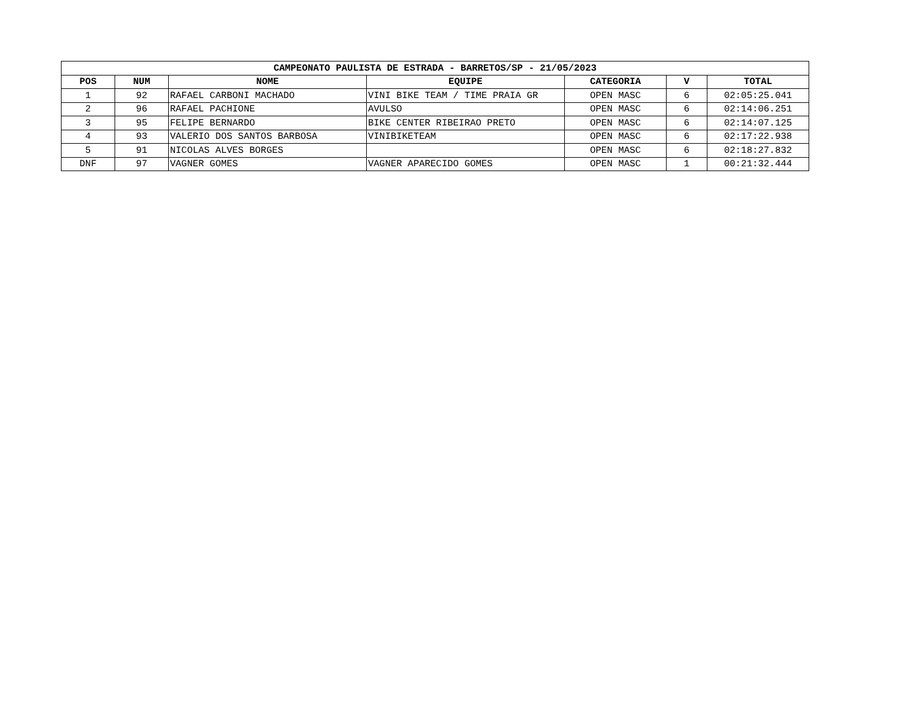| CAMPEONATO PAULISTA DE ESTRADA - BARRETOS/SP - 21/05/2023 | | | | | | |
| --- | --- | --- | --- | --- | --- | --- |
| POS | NUM | NOME | EQUIPE | CATEGORIA | V | TOTAL |
| 1 | 92 | RAFAEL CARBONI MACHADO | VINI BIKE TEAM / TIME PRAIA GR | OPEN MASC | 6 | 02:05:25.041 |
| 2 | 96 | RAFAEL PACHIONE | AVULSO | OPEN MASC | 6 | 02:14:06.251 |
| 3 | 95 | FELIPE BERNARDO | BIKE CENTER RIBEIRAO PRETO | OPEN MASC | 6 | 02:14:07.125 |
| 4 | 93 | VALERIO DOS SANTOS BARBOSA | VINIBIKETEAM | OPEN MASC | 6 | 02:17:22.938 |
| 5 | 91 | NICOLAS ALVES BORGES | | OPEN MASC | 6 | 02:18:27.832 |
| DNF | 97 | VAGNER GOMES | VAGNER APARECIDO GOMES | OPEN MASC | 1 | 00:21:32.444 |